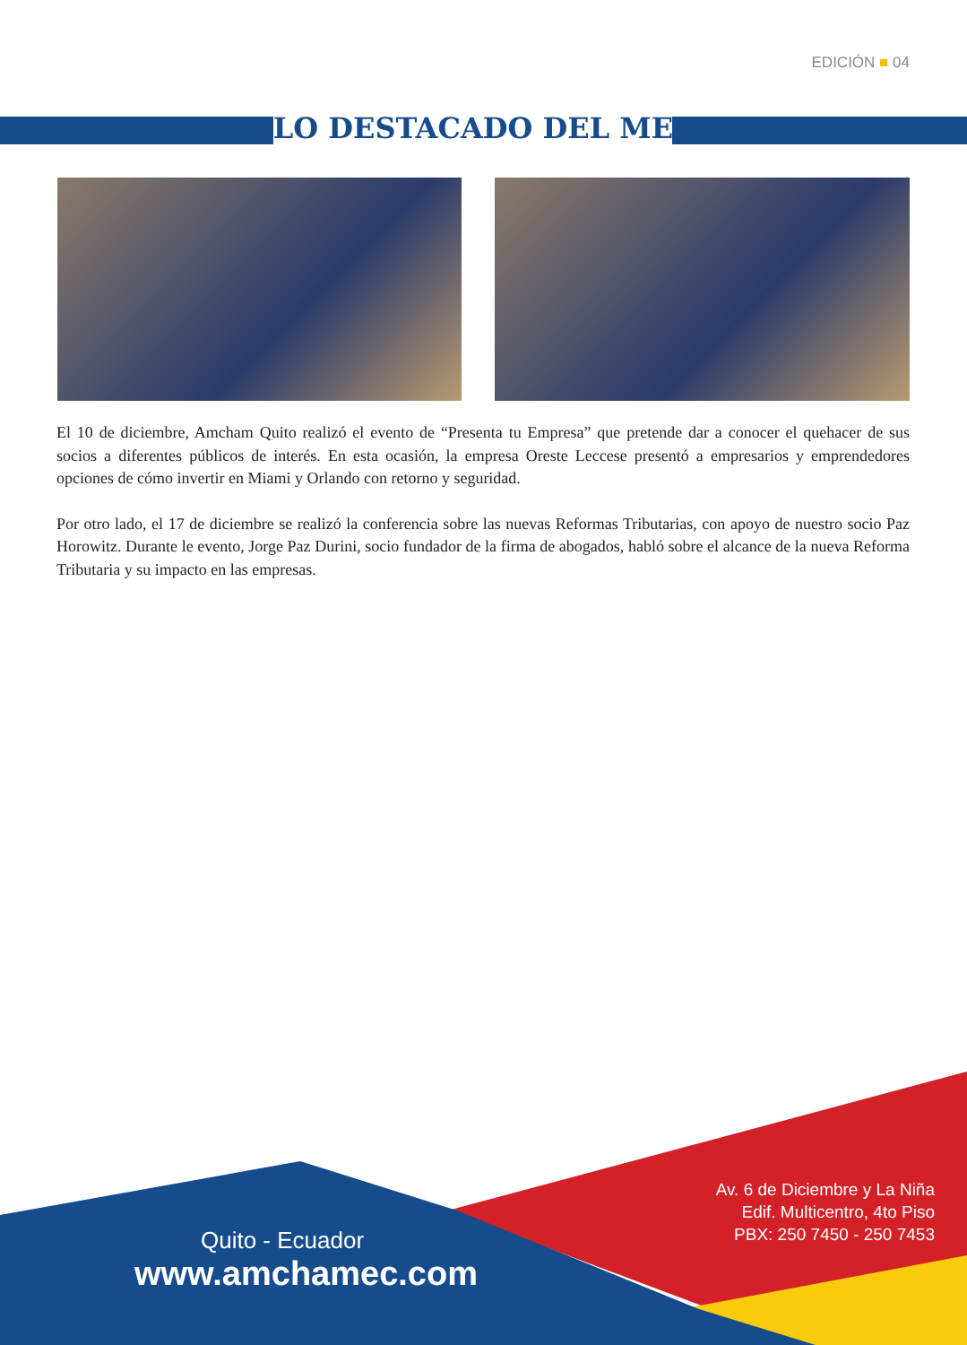EDICIÓN ■ 04
LO DESTACADO DEL MES
El 10 de diciembre, Amcham Quito realizó el evento de “Presenta tu Empresa” que pretende dar a conocer el quehacer de sus socios a diferentes públicos de interés. En esta ocasión, la empresa Oreste Leccese presentó a empresarios y emprendedores opciones de cómo invertir en Miami y Orlando con retorno y seguridad.
Por otro lado, el 17 de diciembre se realizó la conferencia sobre las nuevas Reformas Tributarias, con apoyo de nuestro socio Paz Horowitz. Durante le evento, Jorge Paz Durini, socio fundador de la firma de abogados, habló sobre el alcance de la nueva Reforma Tributaria y su impacto en las empresas.
Av. 6 de Diciembre y La Niña
Edif. Multicentro, 4to Piso
PBX: 250 7450 - 250 7453
Quito - Ecuador
www.amchamec.com